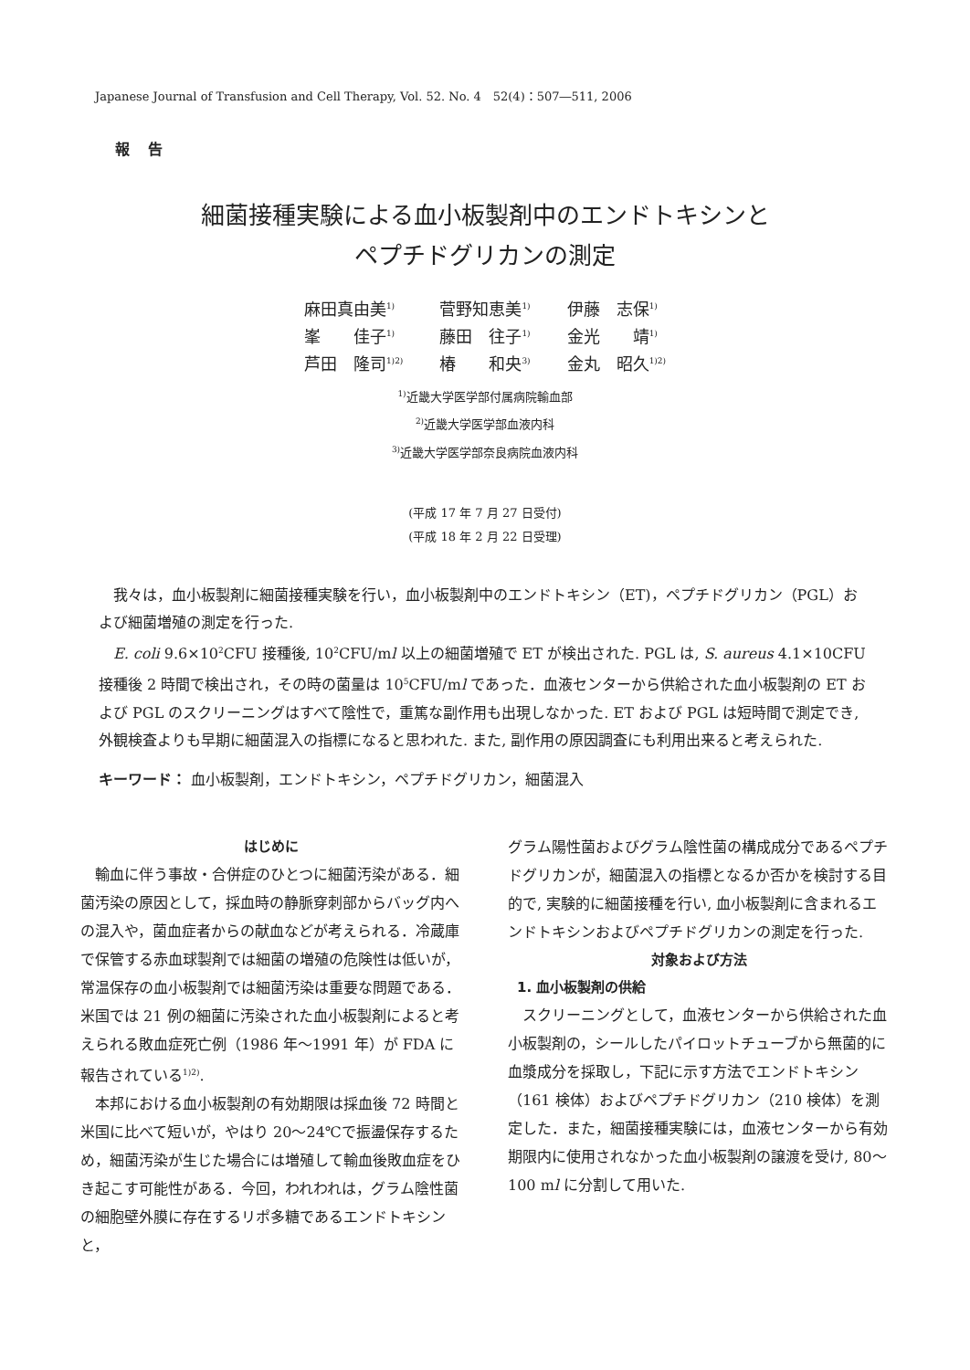Japanese Journal of Transfusion and Cell Therapy, Vol. 52. No. 4　52(4)：507―511, 2006
報告
細菌接種実験による血小板製剤中のエンドトキシンと
ペプチドグリカンの測定
| 麻田真由美<sup>1)</sup> | 菅野知恵美<sup>1)</sup> | 伊藤 志保<sup>1)</sup> |
| 峯 佳子<sup>1)</sup> | 藤田 往子<sup>1)</sup> | 金光 靖<sup>1)</sup> |
| 芦田 隆司<sup>1)2)</sup> | 椿 和央<sup>3)</sup> | 金丸 昭久<sup>1)2)</sup> |
<sup>1)</sup> 近畿大学医学部付属病院輸血部
<sup>2)</sup> 近畿大学医学部血液内科
<sup>3)</sup> 近畿大学医学部奈良病院血液内科
(平成 17 年 7 月 27 日受付)
(平成 18 年 2 月 22 日受理)
我々は，血小板製剤に細菌接種実験を行い，血小板製剤中のエンドトキシン（ET)，ペプチドグリカン（PGL）および細菌増殖の測定を行った.
E. coli 9.6×10<sup>2</sup>CFU 接種後, 10<sup>2</sup>CFU/ml 以上の細菌増殖で ET が検出された. PGL は, S. aureus 4.1×10CFU 接種後 2 時間で検出され，その時の菌量は 10<sup>5</sup>CFU/ml であった．血液センターから供給された血小板製剤の ET および PGL のスクリーニングはすべて陰性で，重篤な副作用も出現しなかった. ET および PGL は短時間で測定でき, 外観検査よりも早期に細菌混入の指標になると思われた. また, 副作用の原因調査にも利用出来ると考えられた.
キーワード： 血小板製剤，エンドトキシン，ペプチドグリカン，細菌混入
はじめに
輸血に伴う事故・合併症のひとつに細菌汚染がある．細菌汚染の原因として，採血時の静脈穿刺部からバッグ内への混入や，菌血症者からの献血などが考えられる．冷蔵庫で保管する赤血球製剤では細菌の増殖の危険性は低いが，常温保存の血小板製剤では細菌汚染は重要な問題である．米国では 21 例の細菌に汚染された血小板製剤によると考えられる敗血症死亡例（1986 年～1991 年）が FDA に報告されている<sup>1)2)</sup>.
本邦における血小板製剤の有効期限は採血後 72 時間と米国に比べて短いが，やはり 20～24℃で振盪保存するため，細菌汚染が生じた場合には増殖して輸血後敗血症をひき起こす可能性がある．今回，われわれは，グラム陰性菌の細胞壁外膜に存在するリポ多糖であるエンドトキシンと，
グラム陽性菌およびグラム陰性菌の構成成分であるペプチドグリカンが，細菌混入の指標となるか否かを検討する目的で, 実験的に細菌接種を行い, 血小板製剤に含まれるエンドトキシンおよびペプチドグリカンの測定を行った.
対象および方法
1. 血小板製剤の供給
スクリーニングとして，血液センターから供給された血小板製剤の，シールしたパイロットチューブから無菌的に血漿成分を採取し，下記に示す方法でエンドトキシン（161 検体）およびペプチドグリカン（210 検体）を測定した．また，細菌接種実験には，血液センターから有効期限内に使用されなかった血小板製剤の譲渡を受け, 80～100 ml に分割して用いた.